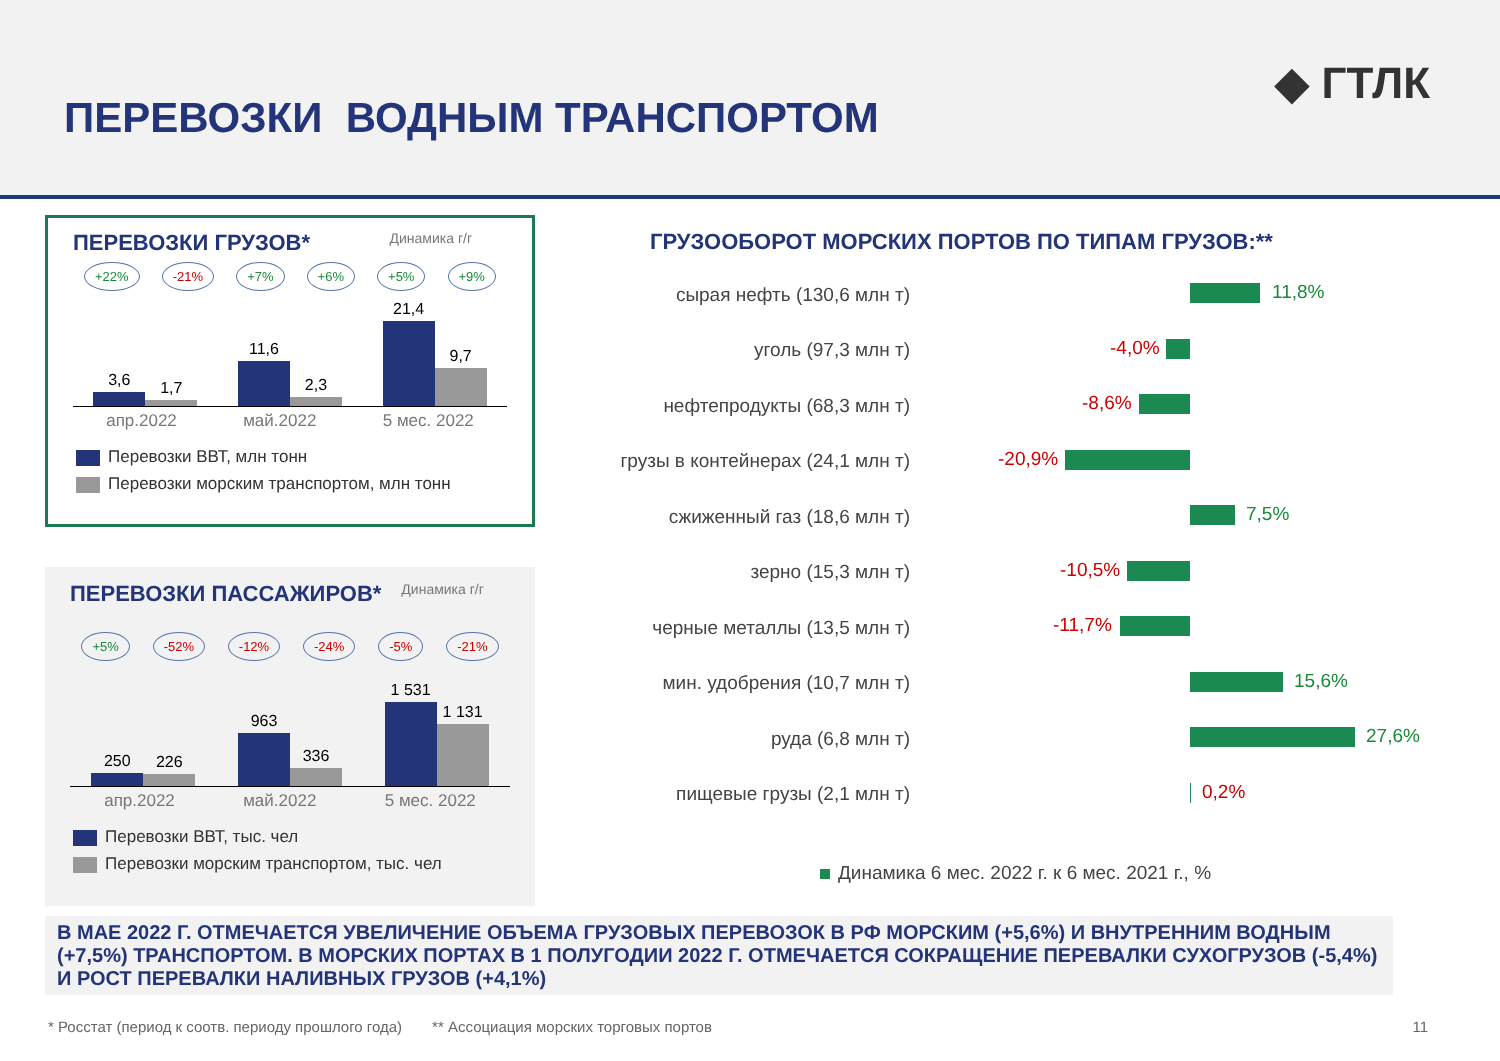ПЕРЕВОЗКИ ВОДНЫМ ТРАНСПОРТОМ
◆ ГТЛК
ПЕРЕВОЗКИ ГРУЗОВ*
Динамика г/г
+22% -21% +7% +6% +5% +9%
3,6
1,7
11,6
2,3
21,4
9,7
апр.2022 май.2022 5 мес. 2022
Перевозки ВВТ, млн тонн
Перевозки морским транспортом, млн тонн
ПЕРЕВОЗКИ ПАССАЖИРОВ*
Динамика г/г
+5% -52% -12% -24% -5% -21%
250
226
963
336
1 531
1 131
апр.2022 май.2022 5 мес. 2022
Перевозки ВВТ, тыс. чел
Перевозки морским транспортом, тыс. чел
ГРУЗООБОРОТ МОРСКИХ ПОРТОВ ПО ТИПАМ ГРУЗОВ:**
сырая нефть (130,6 млн т)
11,8%
уголь (97,3 млн т)
-4,0%
нефтепродукты (68,3 млн т)
-8,6%
грузы в контейнерах (24,1 млн т)
-20,9%
сжиженный газ (18,6 млн т)
7,5%
зерно (15,3 млн т)
-10,5%
черные металлы (13,5 млн т)
-11,7%
мин. удобрения (10,7 млн т)
15,6%
руда (6,8 млн т)
27,6%
пищевые грузы (2,1 млн т)
0,2%
Динамика 6 мес. 2022 г. к 6 мес. 2021 г., %
В МАЕ 2022 Г. ОТМЕЧАЕТСЯ УВЕЛИЧЕНИЕ ОБЪЕМА ГРУЗОВЫХ ПЕРЕВОЗОК В РФ МОРСКИМ (+5,6%) И ВНУТРЕННИМ ВОДНЫМ (+7,5%) ТРАНСПОРТОМ. В МОРСКИХ ПОРТАХ В 1 ПОЛУГОДИИ 2022 Г. ОТМЕЧАЕТСЯ СОКРАЩЕНИЕ ПЕРЕВАЛКИ СУХОГРУЗОВ (-5,4%) И РОСТ ПЕРЕВАЛКИ НАЛИВНЫХ ГРУЗОВ (+4,1%)
* Росстат (период к соотв. периоду прошлого года) ** Ассоциация морских торговых портов 11